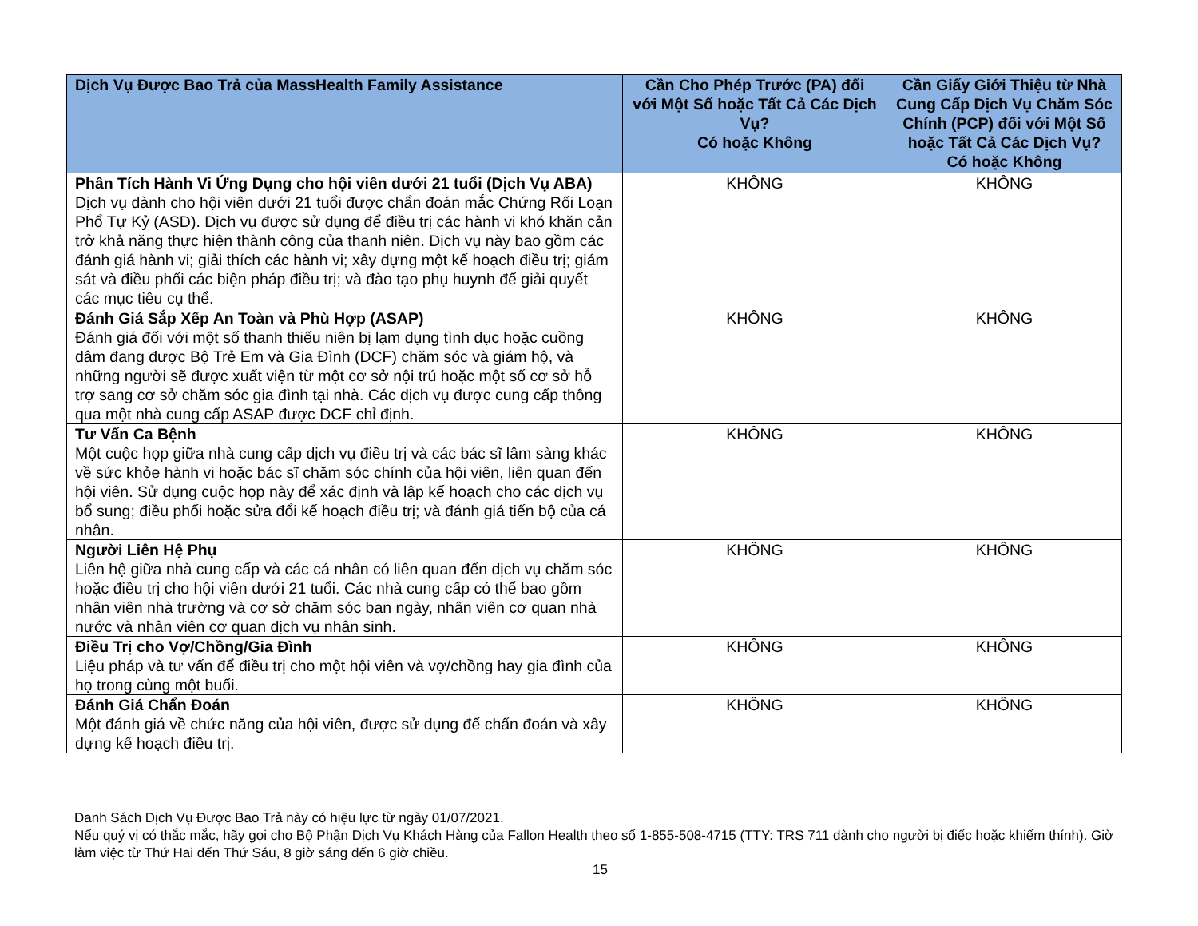| Dịch Vụ Được Bao Trả của MassHealth Family Assistance | Cần Cho Phép Trước (PA) đối với Một Số hoặc Tất Cả Các Dịch Vụ? Có hoặc Không | Cần Giấy Giới Thiệu từ Nhà Cung Cấp Dịch Vụ Chăm Sóc Chính (PCP) đối với Một Số hoặc Tất Cả Các Dịch Vụ? Có hoặc Không |
| --- | --- | --- |
| Phân Tích Hành Vi Ứng Dụng cho hội viên dưới 21 tuổi (Dịch Vụ ABA) Dịch vụ dành cho hội viên dưới 21 tuổi được chẩn đoán mắc Chứng Rối Loạn Phổ Tự Kỷ (ASD). Dịch vụ được sử dụng để điều trị các hành vi khó khăn cản trở khả năng thực hiện thành công của thanh niên. Dịch vụ này bao gồm các đánh giá hành vi; giải thích các hành vi; xây dựng một kế hoạch điều trị; giám sát và điều phối các biện pháp điều trị; và đào tạo phụ huynh để giải quyết các mục tiêu cụ thể. | KHÔNG | KHÔNG |
| Đánh Giá Sắp Xếp An Toàn và Phù Hợp (ASAP) Đánh giá đối với một số thanh thiếu niên bị lạm dụng tình dục hoặc cuồng dâm đang được Bộ Trẻ Em và Gia Đình (DCF) chăm sóc và giám hộ, và những người sẽ được xuất viện từ một cơ sở nội trú hoặc một số cơ sở hỗ trợ sang cơ sở chăm sóc gia đình tại nhà. Các dịch vụ được cung cấp thông qua một nhà cung cấp ASAP được DCF chỉ định. | KHÔNG | KHÔNG |
| Tư Vấn Ca Bệnh Một cuộc họp giữa nhà cung cấp dịch vụ điều trị và các bác sĩ lâm sàng khác về sức khỏe hành vi hoặc bác sĩ chăm sóc chính của hội viên, liên quan đến hội viên. Sử dụng cuộc họp này để xác định và lập kế hoạch cho các dịch vụ bổ sung; điều phối hoặc sửa đổi kế hoạch điều trị; và đánh giá tiến bộ của cá nhân. | KHÔNG | KHÔNG |
| Người Liên Hệ Phụ Liên hệ giữa nhà cung cấp và các cá nhân có liên quan đến dịch vụ chăm sóc hoặc điều trị cho hội viên dưới 21 tuổi. Các nhà cung cấp có thể bao gồm nhân viên nhà trường và cơ sở chăm sóc ban ngày, nhân viên cơ quan nhà nước và nhân viên cơ quan dịch vụ nhân sinh. | KHÔNG | KHÔNG |
| Điều Trị cho Vợ/Chồng/Gia Đình Liệu pháp và tư vấn để điều trị cho một hội viên và vợ/chồng hay gia đình của họ trong cùng một buổi. | KHÔNG | KHÔNG |
| Đánh Giá Chẩn Đoán Một đánh giá về chức năng của hội viên, được sử dụng để chẩn đoán và xây dựng kế hoạch điều trị. | KHÔNG | KHÔNG |
Danh Sách Dịch Vụ Được Bao Trả này có hiệu lực từ ngày 01/07/2021.
Nếu quý vị có thắc mắc, hãy gọi cho Bộ Phận Dịch Vụ Khách Hàng của Fallon Health theo số 1-855-508-4715 (TTY: TRS 711 dành cho người bị điếc hoặc khiếm thính). Giờ làm việc từ Thứ Hai đến Thứ Sáu, 8 giờ sáng đến 6 giờ chiều.
15